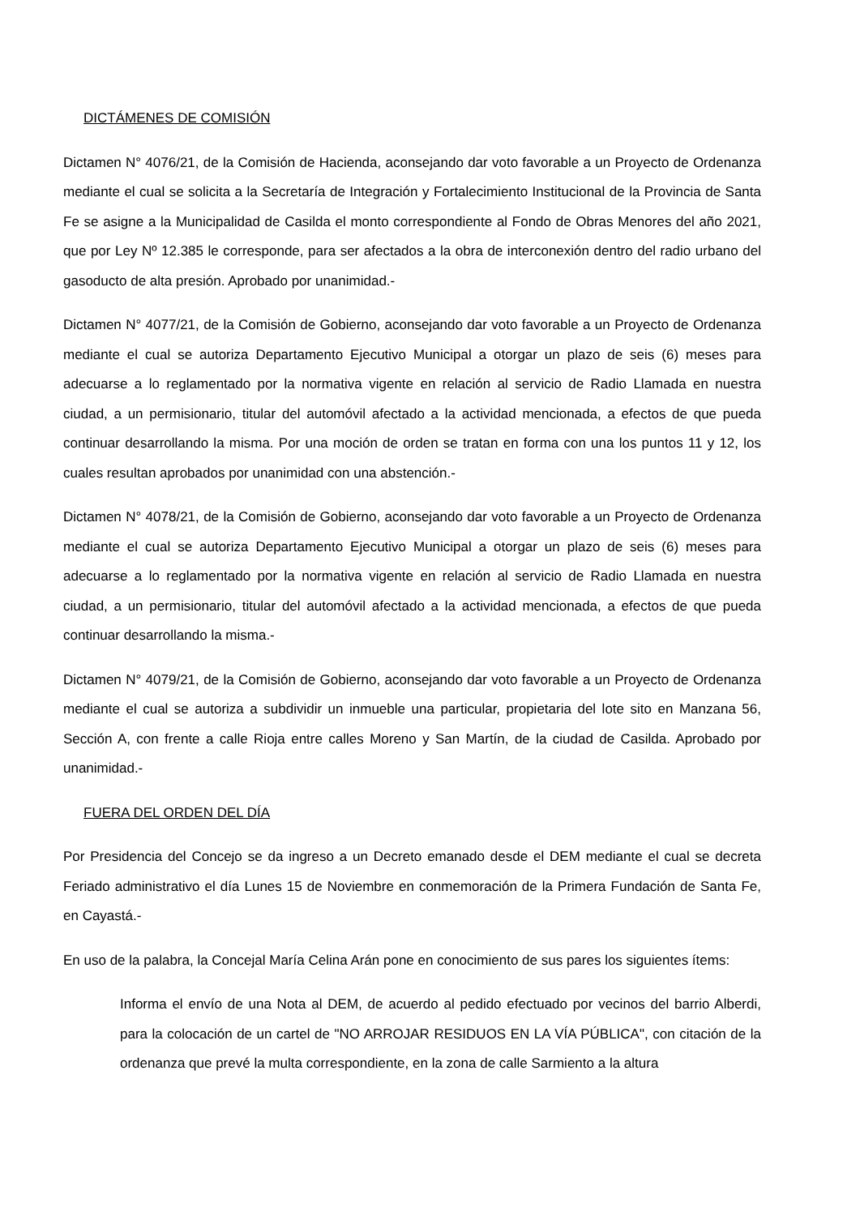DICTÁMENES DE COMISIÓN
Dictamen N° 4076/21, de la Comisión de Hacienda, aconsejando dar voto favorable a un Proyecto de Ordenanza mediante el cual se solicita a la Secretaría de Integración y Fortalecimiento Institucional de la Provincia de Santa Fe se asigne a la Municipalidad de Casilda el monto correspondiente al Fondo de Obras Menores del año 2021, que por Ley Nº 12.385 le corresponde, para ser afectados a la obra de interconexión dentro del radio urbano del gasoducto de alta presión. Aprobado por unanimidad.-
Dictamen N° 4077/21, de la Comisión de Gobierno, aconsejando dar voto favorable a un Proyecto de Ordenanza mediante el cual se autoriza Departamento Ejecutivo Municipal a otorgar un plazo de seis (6) meses para adecuarse a lo reglamentado por la normativa vigente en relación al servicio de Radio Llamada en nuestra ciudad, a un permisionario, titular del automóvil afectado a la actividad mencionada, a efectos de que pueda continuar desarrollando la misma. Por una moción de orden se tratan en forma con una los puntos 11 y 12, los cuales resultan aprobados por unanimidad con una abstención.-
Dictamen N° 4078/21, de la Comisión de Gobierno, aconsejando dar voto favorable a un Proyecto de Ordenanza mediante el cual se autoriza Departamento Ejecutivo Municipal a otorgar un plazo de seis (6) meses para adecuarse a lo reglamentado por la normativa vigente en relación al servicio de Radio Llamada en nuestra ciudad, a un permisionario, titular del automóvil afectado a la actividad mencionada, a efectos de que pueda continuar desarrollando la misma.-
Dictamen N° 4079/21, de la Comisión de Gobierno, aconsejando dar voto favorable a un Proyecto de Ordenanza mediante el cual se autoriza a subdividir un inmueble una particular, propietaria del lote sito en Manzana 56, Sección A, con frente a calle Rioja entre calles Moreno y San Martín, de la ciudad de Casilda. Aprobado por unanimidad.-
FUERA DEL ORDEN DEL DÍA
Por Presidencia del Concejo se da ingreso a un Decreto emanado desde el DEM mediante el cual se decreta Feriado administrativo el día Lunes 15 de Noviembre en conmemoración de la Primera Fundación de Santa Fe, en Cayastá.-
En uso de la palabra, la Concejal María Celina Arán pone en conocimiento de sus pares los siguientes ítems:
Informa el envío de una Nota al DEM, de acuerdo al pedido efectuado por vecinos del barrio Alberdi, para la colocación de un cartel de "NO ARROJAR RESIDUOS EN LA VÍA PÚBLICA", con citación de la ordenanza que prevé la multa correspondiente, en la zona de calle Sarmiento a la altura